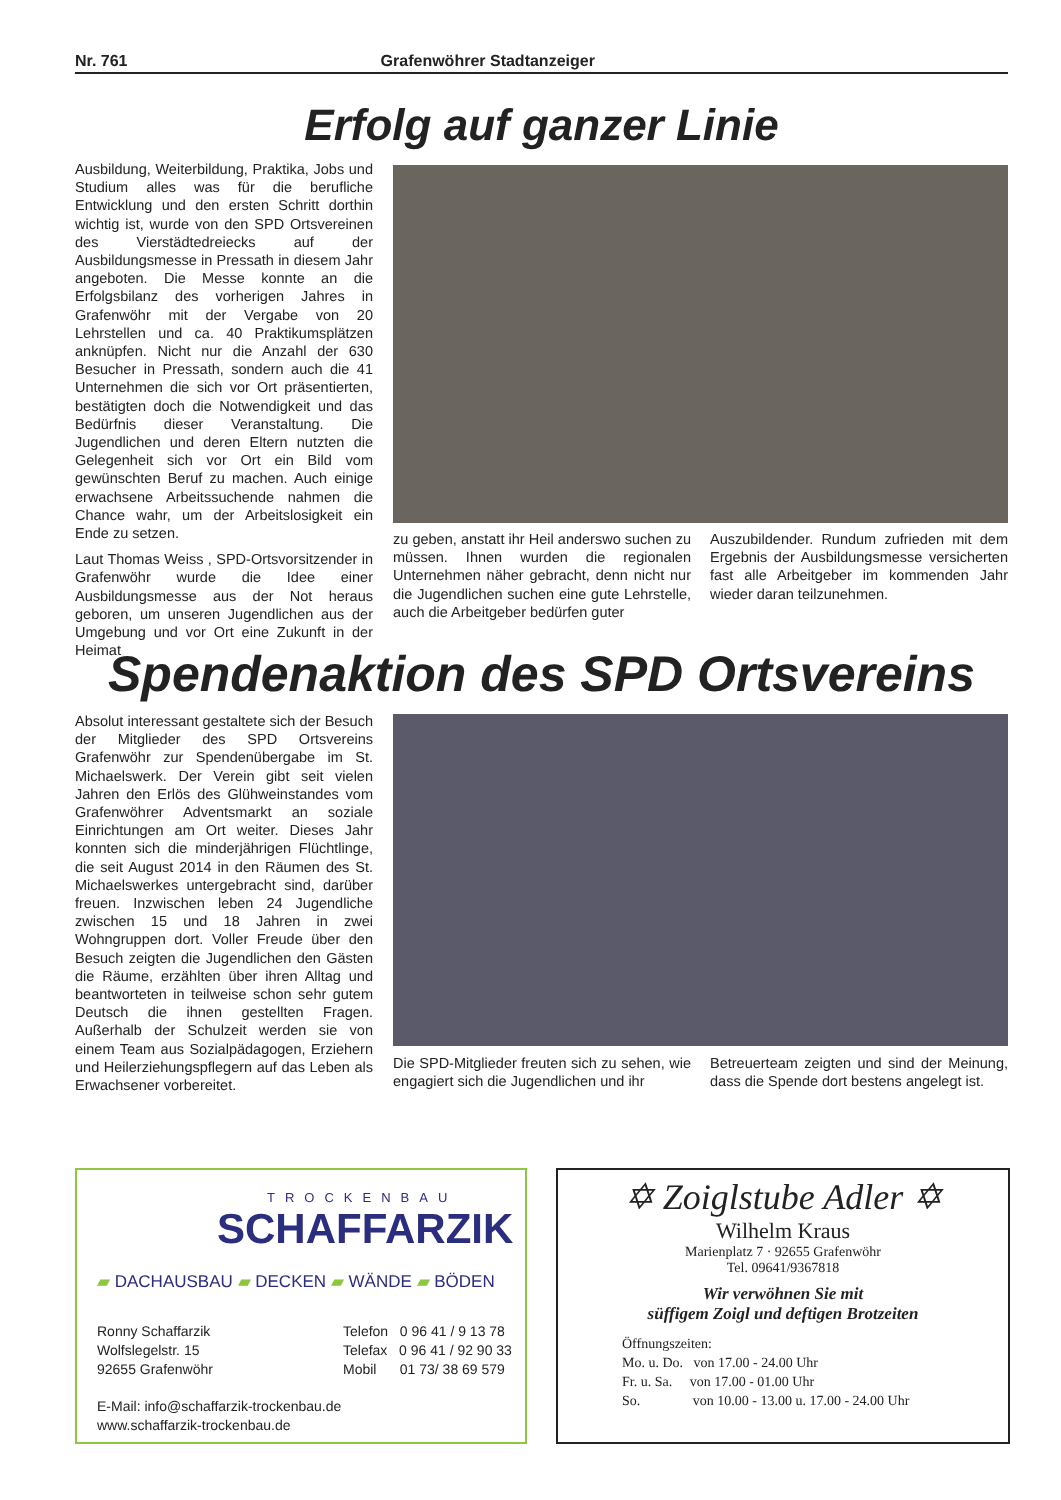Nr. 761 Grafenwöhrer Stadtanzeiger
Erfolg auf ganzer Linie
Ausbildung, Weiterbildung, Praktika, Jobs und Studium alles was für die berufliche Entwicklung und den ersten Schritt dorthin wichtig ist, wurde von den SPD Ortsvereinen des Vierstädtedreiecks auf der Ausbildungsmesse in Pressath in diesem Jahr angeboten. Die Messe konnte an die Erfolgsbilanz des vorherigen Jahres in Grafenwöhr mit der Vergabe von 20 Lehrstellen und ca. 40 Praktikumsplätzen anknüpfen. Nicht nur die Anzahl der 630 Besucher in Pressath, sondern auch die 41 Unternehmen die sich vor Ort präsentierten, bestätigten doch die Notwendigkeit und das Bedürfnis dieser Veranstaltung. Die Jugendlichen und deren Eltern nutzten die Gelegenheit sich vor Ort ein Bild vom gewünschten Beruf zu machen. Auch einige erwachsene Arbeitssuchende nahmen die Chance wahr, um der Arbeitslosigkeit ein Ende zu setzen.
Laut Thomas Weiss , SPD-Ortsvorsitzender in Grafenwöhr wurde die Idee einer Ausbildungsmesse aus der Not heraus geboren, um unseren Jugendlichen aus der Umgebung und vor Ort eine Zukunft in der Heimat
zu geben, anstatt ihr Heil anderswo suchen zu müssen. Ihnen wurden die regionalen Unternehmen näher gebracht, denn nicht nur die Jugendlichen suchen eine gute Lehrstelle, auch die Arbeitgeber bedürfen guter
Auszubildender. Rundum zufrieden mit dem Ergebnis der Ausbildungsmesse versicherten fast alle Arbeitgeber im kommenden Jahr wieder daran teilzunehmen.
Spendenaktion des SPD Ortsvereins
Absolut interessant gestaltete sich der Besuch der Mitglieder des SPD Ortsvereins Grafenwöhr zur Spendenübergabe im St. Michaelswerk. Der Verein gibt seit vielen Jahren den Erlös des Glühweinstandes vom Grafenwöhrer Adventsmarkt an soziale Einrichtungen am Ort weiter. Dieses Jahr konnten sich die minderjährigen Flüchtlinge, die seit August 2014 in den Räumen des St. Michaelswerkes untergebracht sind, darüber freuen. Inzwischen leben 24 Jugendliche zwischen 15 und 18 Jahren in zwei Wohngruppen dort. Voller Freude über den Besuch zeigten die Jugendlichen den Gästen die Räume, erzählten über ihren Alltag und beantworteten in teilweise schon sehr gutem Deutsch die ihnen gestellten Fragen. Außerhalb der Schulzeit werden sie von einem Team aus Sozialpädagogen, Erziehern und Heilerziehungspflegern auf das Leben als Erwachsener vorbereitet.
Die SPD-Mitglieder freuten sich zu sehen, wie engagiert sich die Jugendlichen und ihr
Betreuerteam zeigten und sind der Meinung, dass die Spende dort bestens angelegt ist.
TROCKENBAU
SCHAFFARZIK
▰ DACHAUSBAU ▰ DECKEN ▰ WÄNDE ▰ BÖDEN
Ronny Schaffarzik
Wolfslegelstr. 15
92655 Grafenwöhr
Telefon 0 96 41 / 9 13 78
Telefax 0 96 41 / 92 90 33
Mobil 01 73/ 38 69 579
E-Mail: info@schaffarzik-trockenbau.de
www.schaffarzik-trockenbau.de
✡ Zoiglstube Adler ✡
Wilhelm Kraus
Marienplatz 7 · 92655 Grafenwöhr
Tel. 09641/9367818
Wir verwöhnen Sie mit
süffigem Zoigl und deftigen Brotzeiten
Öffnungszeiten:
Mo. u. Do. von 17.00 - 24.00 Uhr
Fr. u. Sa. von 17.00 - 01.00 Uhr
So. von 10.00 - 13.00 u. 17.00 - 24.00 Uhr